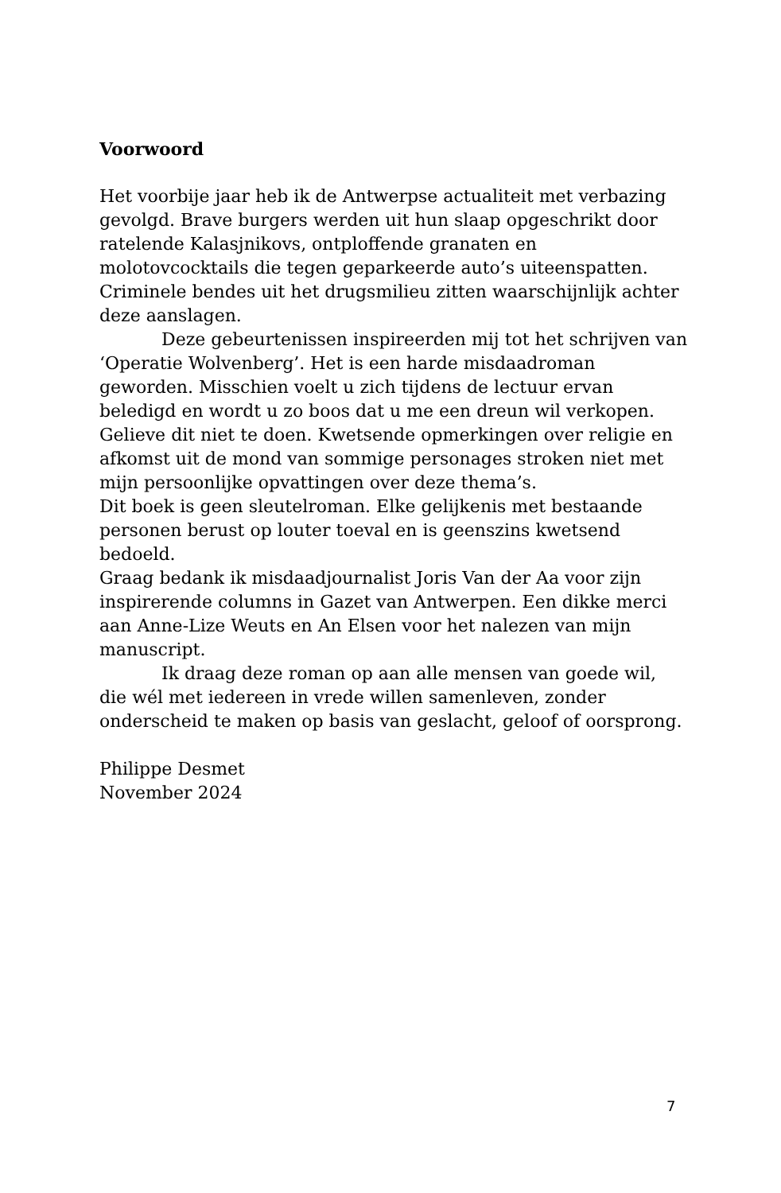Voorwoord
Het voorbije jaar heb ik de Antwerpse actualiteit met verbazing gevolgd. Brave burgers werden uit hun slaap opgeschrikt door ratelende Kalasjnikovs, ontploffende granaten en molotovcocktails die tegen geparkeerde auto’s uiteenspatten. Criminele bendes uit het drugsmilieu zitten waarschijnlijk achter deze aanslagen.
Deze gebeurtenissen inspireerden mij tot het schrijven van ‘Operatie Wolvenberg’. Het is een harde misdaadroman geworden. Misschien voelt u zich tijdens de lectuur ervan beledigd en wordt u zo boos dat u me een dreun wil verkopen. Gelieve dit niet te doen. Kwetsende opmerkingen over religie en afkomst uit de mond van sommige personages stroken niet met mijn persoonlijke opvattingen over deze thema’s.
Dit boek is geen sleutelroman. Elke gelijkenis met bestaande personen berust op louter toeval en is geenszins kwetsend bedoeld.
Graag bedank ik misdaadjournalist Joris Van der Aa voor zijn inspirerende columns in Gazet van Antwerpen. Een dikke merci aan Anne-Lize Weuts en An Elsen voor het nalezen van mijn manuscript.
Ik draag deze roman op aan alle mensen van goede wil, die wél met iedereen in vrede willen samenleven, zonder onderscheid te maken op basis van geslacht, geloof of oorsprong.
Philippe Desmet
November 2024
7